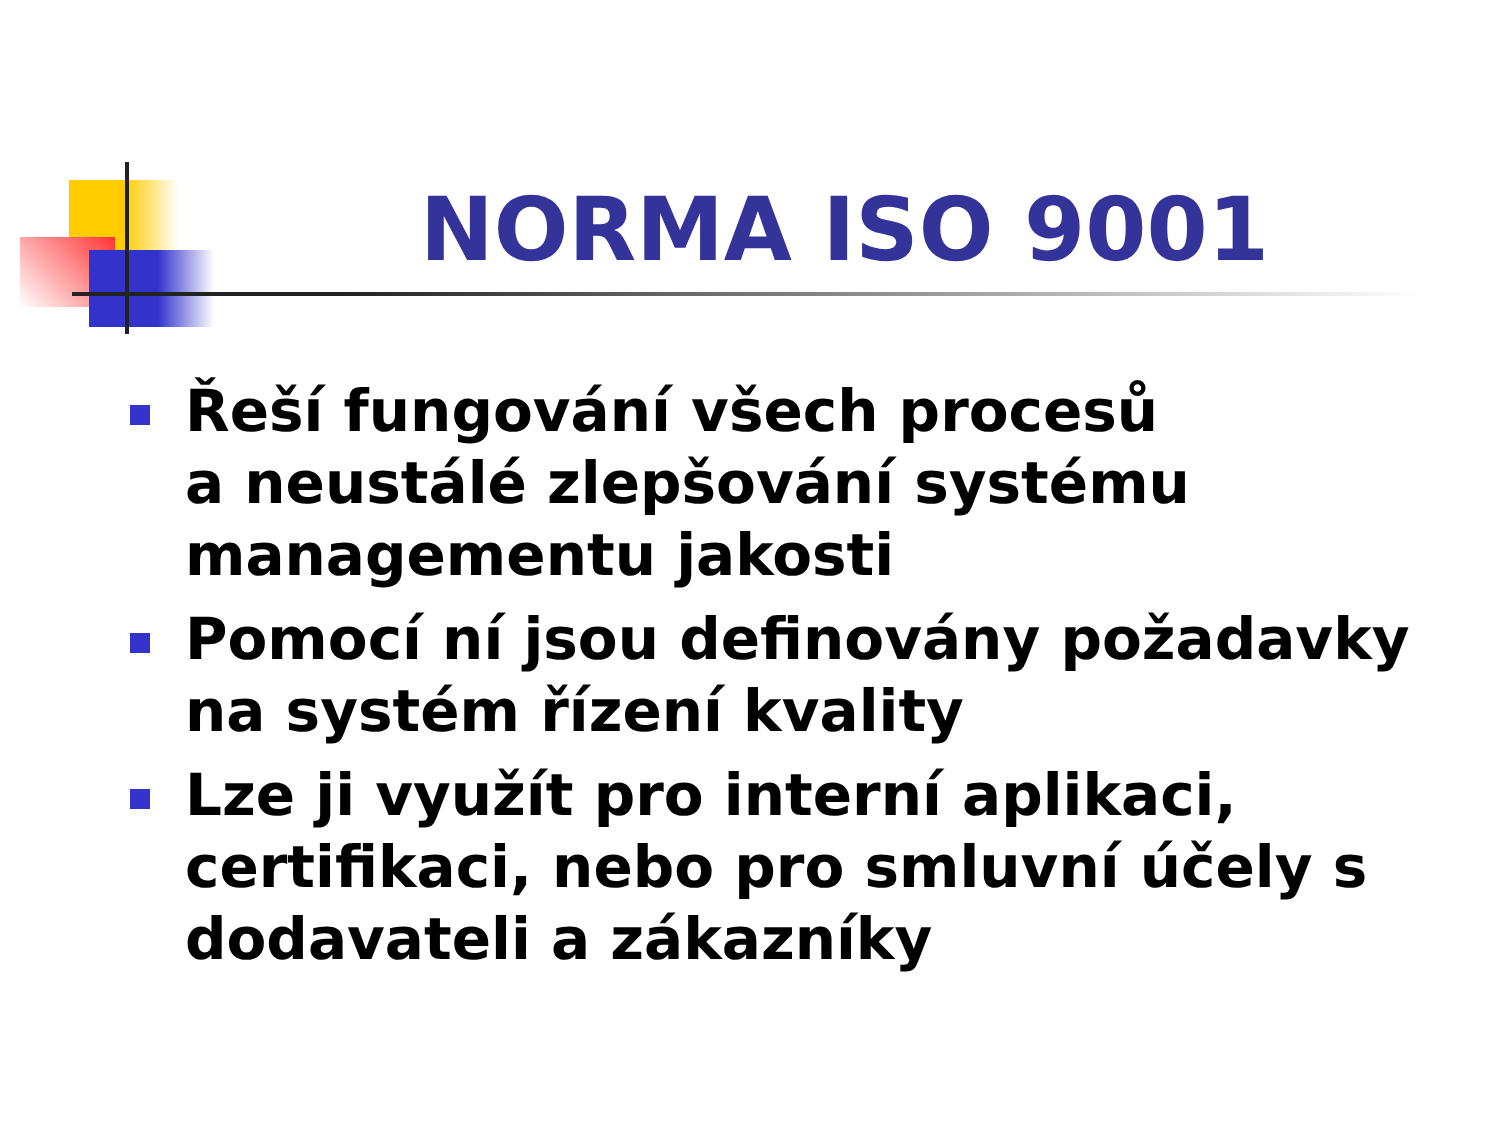NORMA ISO 9001
Řeší fungování všech procesů
a neustálé zlepšování systému managementu jakosti
Pomocí ní jsou definovány požadavky na systém řízení kvality
Lze ji využít pro interní aplikaci, certifikaci, nebo pro smluvní účely s dodavateli a zákazníky